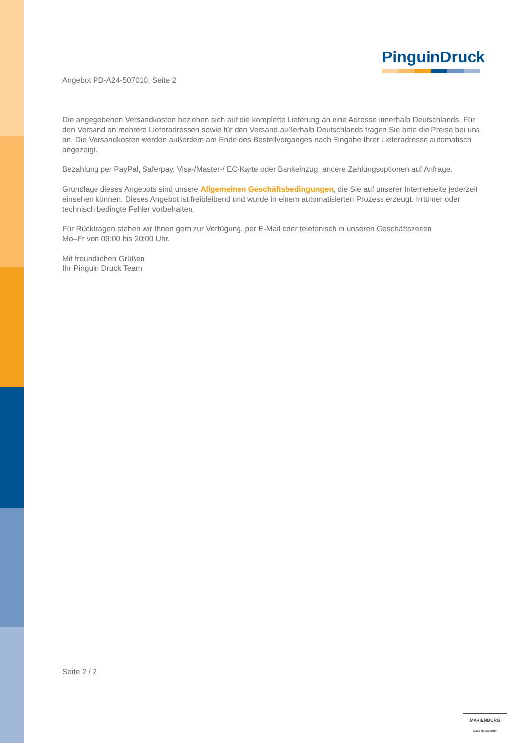PinguinDruck
Angebot PD-A24-507010, Seite 2
Die angegebenen Versandkosten beziehen sich auf die komplette Lieferung an eine Adresse innerhalb Deutschlands. Für den Versand an mehrere Lieferadressen sowie für den Versand außerhalb Deutschlands fragen Sie bitte die Preise bei uns an. Die Versandkosten werden außerdem am Ende des Bestellvorganges nach Eingabe Ihrer Lieferadresse automatisch angezeigt.
Bezahlung per PayPal, Saferpay, Visa-/Master-/ EC-Karte oder Bankeinzug, andere Zahlungsoptionen auf Anfrage.
Grundlage dieses Angebots sind unsere Allgemeinen Geschäftsbedingungen, die Sie auf unserer Internetseite jederzeit einsehen können. Dieses Angebot ist freibleibend und wurde in einem automatisierten Prozess erzeugt. Irrtümer oder technisch bedingte Fehler vorbehalten.
Für Rückfragen stehen wir Ihnen gern zur Verfügung, per E-Mail oder telefonisch in unseren Geschäftszeiten
Mo–Fr von 09:00 bis 20:00 Uhr.
Mit freundlichen Grüßen
Ihr Pinguin Druck Team
Seite 2 / 2
MARIENBURG
DAILY MEDIA SOUP